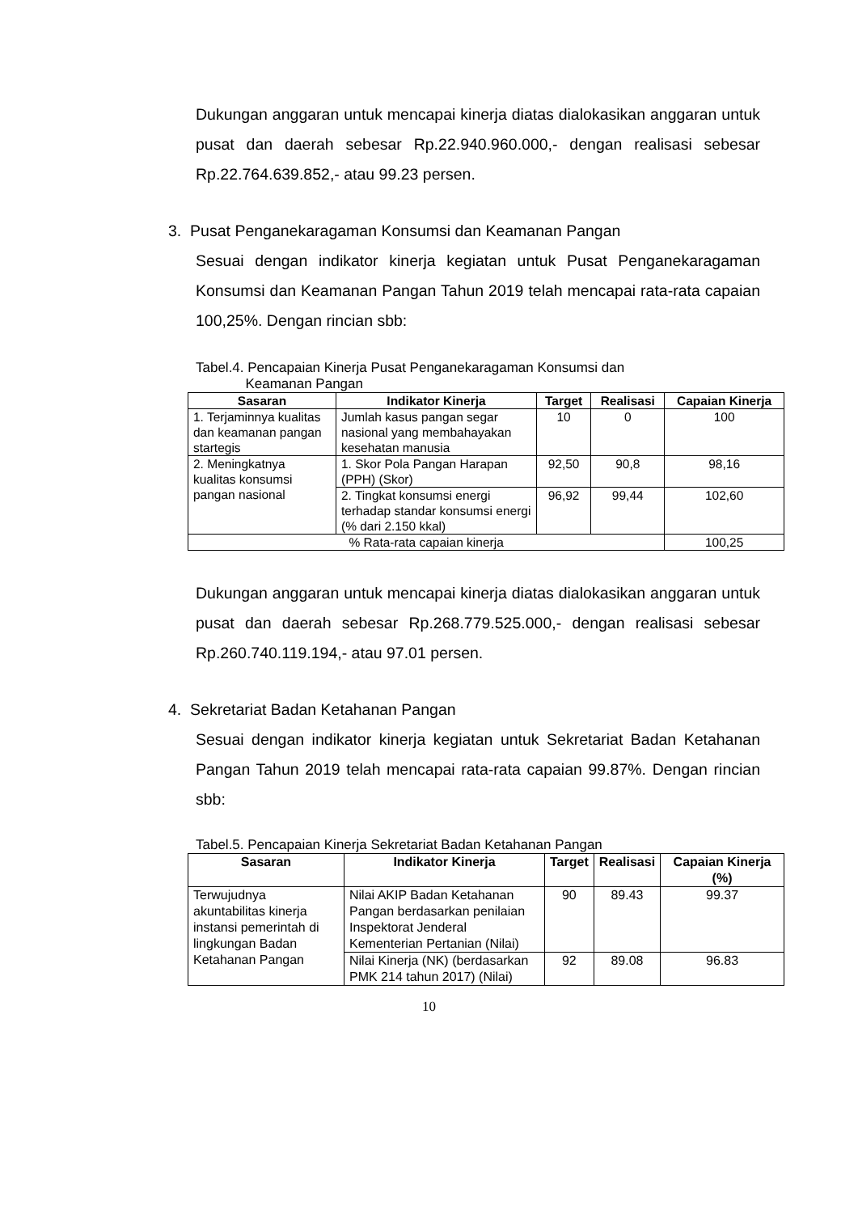Dukungan anggaran untuk mencapai kinerja diatas dialokasikan anggaran untuk pusat dan daerah sebesar Rp.22.940.960.000,- dengan realisasi sebesar Rp.22.764.639.852,- atau 99.23 persen.
3. Pusat Penganekaragaman Konsumsi dan Keamanan Pangan
Sesuai dengan indikator kinerja kegiatan untuk Pusat Penganekaragaman Konsumsi dan Keamanan Pangan Tahun 2019 telah mencapai rata-rata capaian 100,25%. Dengan rincian sbb:
Tabel.4. Pencapaian Kinerja Pusat Penganekaragaman Konsumsi dan
Keamanan Pangan
| Sasaran | Indikator Kinerja | Target | Realisasi | Capaian Kinerja |
| --- | --- | --- | --- | --- |
| 1. Terjaminnya kualitas dan keamanan pangan startegis | Jumlah kasus pangan segar nasional yang membahayakan kesehatan manusia | 10 | 0 | 100 |
| 2. Meningkatnya kualitas konsumsi pangan nasional | 1. Skor Pola Pangan Harapan (PPH) (Skor) | 92,50 | 90,8 | 98,16 |
| | 2. Tingkat konsumsi energi terhadap standar konsumsi energi (% dari 2.150 kkal) | 96,92 | 99,44 | 102,60 |
| % Rata-rata capaian kinerja | | | | 100,25 |
Dukungan anggaran untuk mencapai kinerja diatas dialokasikan anggaran untuk pusat dan daerah sebesar Rp.268.779.525.000,- dengan realisasi sebesar Rp.260.740.119.194,- atau 97.01 persen.
4. Sekretariat Badan Ketahanan Pangan
Sesuai dengan indikator kinerja kegiatan untuk Sekretariat Badan Ketahanan Pangan Tahun 2019 telah mencapai rata-rata capaian 99.87%. Dengan rincian sbb:
Tabel.5. Pencapaian Kinerja Sekretariat Badan Ketahanan Pangan
| Sasaran | Indikator Kinerja | Target | Realisasi | Capaian Kinerja (%) |
| --- | --- | --- | --- | --- |
| Terwujudnya akuntabilitas kinerja instansi pemerintah di lingkungan Badan Ketahanan Pangan | Nilai AKIP Badan Ketahanan Pangan berdasarkan penilaian Inspektorat Jenderal Kementerian Pertanian (Nilai) | 90 | 89.43 | 99.37 |
| | Nilai Kinerja (NK) (berdasarkan PMK 214 tahun 2017) (Nilai) | 92 | 89.08 | 96.83 |
10